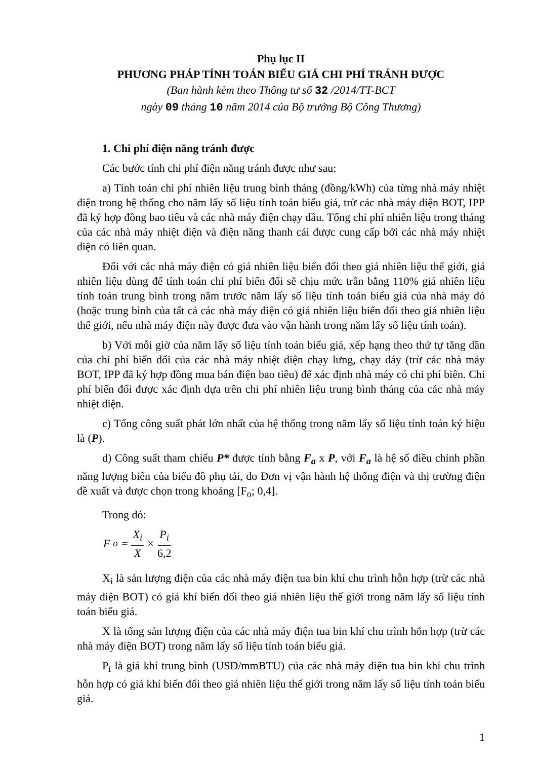Phụ lục II
PHƯƠNG PHÁP TÍNH TOÁN BIỂU GIÁ CHI PHÍ TRÁNH ĐƯỢC
(Ban hành kèm theo Thông tư số 32 /2014/TT-BCT
ngày 09 tháng 10 năm 2014 của Bộ trưởng Bộ Công Thương)
1. Chi phí điện năng tránh được
Các bước tính chi phí điện năng tránh được như sau:
a) Tính toán chi phí nhiên liệu trung bình tháng (đồng/kWh) của từng nhà máy nhiệt điện trong hệ thống cho năm lấy số liệu tính toán biểu giá, trừ các nhà máy điện BOT, IPP đã ký hợp đồng bao tiêu và các nhà máy điện chạy dầu. Tổng chi phí nhiên liệu trong tháng của các nhà máy nhiệt điện và điện năng thanh cái được cung cấp bởi các nhà máy nhiệt điện có liên quan.
Đối với các nhà máy điện có giá nhiên liệu biến đổi theo giá nhiên liệu thế giới, giá nhiên liệu dùng để tính toán chi phí biến đổi sẽ chịu mức trần bằng 110% giá nhiên liệu tính toán trung bình trong năm trước năm lấy số liệu tính toán biểu giá của nhà máy đó (hoặc trung bình của tất cả các nhà máy điện có giá nhiên liệu biến đổi theo giá nhiên liệu thế giới, nếu nhà máy điện này được đưa vào vận hành trong năm lấy số liệu tính toán).
b) Với mỗi giờ của năm lấy số liệu tính toán biểu giá, xếp hạng theo thứ tự tăng dần của chi phí biến đổi của các nhà máy nhiệt điện chạy lưng, chạy đáy (trừ các nhà máy BOT, IPP đã ký hợp đồng mua bán điện bao tiêu) để xác định nhà máy có chi phí biên. Chi phí biến đổi được xác định dựa trên chi phí nhiên liệu trung bình tháng của các nhà máy nhiệt điện.
c) Tổng công suất phát lớn nhất của hệ thống trong năm lấy số liệu tính toán ký hiệu là (P).
d) Công suất tham chiếu P* được tính bằng F<sub>a</sub> x P, với F<sub>a</sub> là hệ số điều chỉnh phần năng lượng biên của biểu đồ phụ tải, do Đơn vị vận hành hệ thống điện và thị trường điện đề xuất và được chọn trong khoảng [F<sub>o</sub>; 0,4].
Trong đó:
F<sub>o</sub> = X<sub>i</sub> X × P<sub>i</sub> 6,2
X<sub>i</sub> là sản lượng điện của các nhà máy điện tua bin khí chu trình hỗn hợp (trừ các nhà máy điện BOT) có giá khí biến đổi theo giá nhiên liệu thế giới trong năm lấy số liệu tính toán biểu giá.
X là tổng sản lượng điện của các nhà máy điện tua bin khí chu trình hỗn hợp (trừ các nhà máy điện BOT) trong năm lấy số liệu tính toán biểu giá.
P<sub>i</sub> là giá khí trung bình (USD/mmBTU) của các nhà máy điện tua bin khí chu trình hỗn hợp có giá khí biến đổi theo giá nhiên liệu thế giới trong năm lấy số liệu tính toán biểu giá.
1